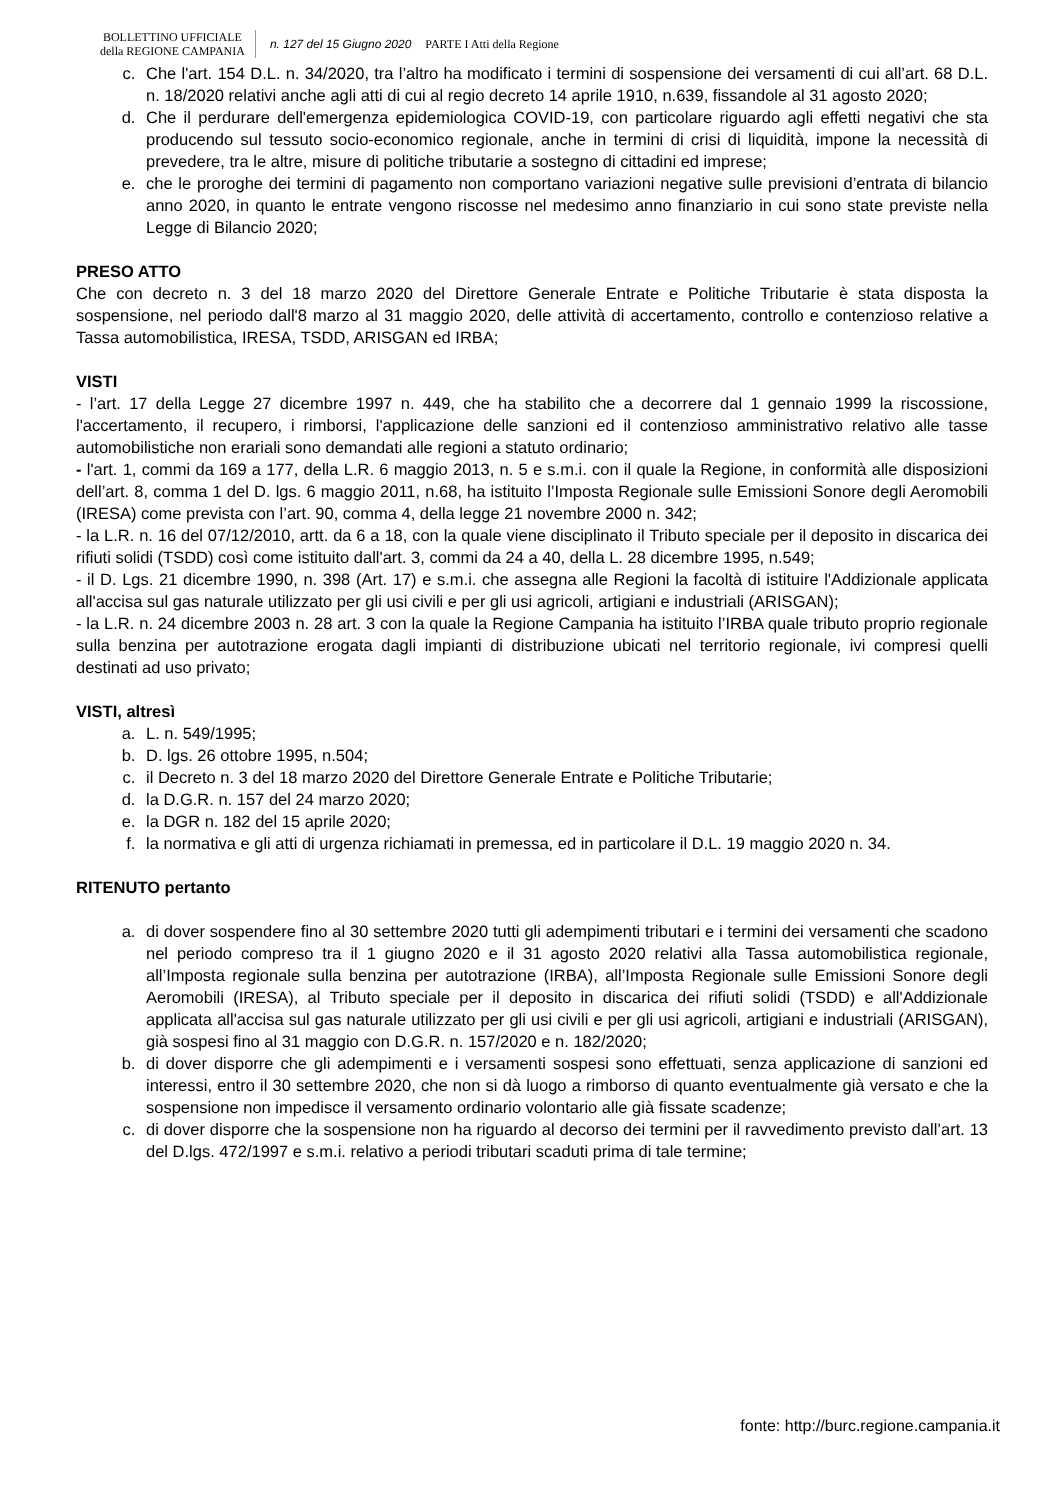BOLLETTINO UFFICIALE
della REGIONE CAMPANIA
n. 127 del 15 Giugno 2020 PARTE I Atti della Regione
c. Che l'art. 154 D.L. n. 34/2020, tra l’altro ha modificato i termini di sospensione dei versamenti di cui all’art. 68 D.L. n. 18/2020 relativi anche agli atti di cui al regio decreto 14 aprile 1910, n.639, fissandole al 31 agosto 2020;
d. Che il perdurare dell'emergenza epidemiologica COVID-19, con particolare riguardo agli effetti negativi che sta producendo sul tessuto socio-economico regionale, anche in termini di crisi di liquidità, impone la necessità di prevedere, tra le altre, misure di politiche tributarie a sostegno di cittadini ed imprese;
e. che le proroghe dei termini di pagamento non comportano variazioni negative sulle previsioni d’entrata di bilancio anno 2020, in quanto le entrate vengono riscosse nel medesimo anno finanziario in cui sono state previste nella Legge di Bilancio 2020;
PRESO ATTO
Che con decreto n. 3 del 18 marzo 2020 del Direttore Generale Entrate e Politiche Tributarie è stata disposta la sospensione, nel periodo dall'8 marzo al 31 maggio 2020, delle attività di accertamento, controllo e contenzioso relative a Tassa automobilistica, IRESA, TSDD, ARISGAN ed IRBA;
VISTI
- l’art. 17 della Legge 27 dicembre 1997 n. 449, che ha stabilito che a decorrere dal 1 gennaio 1999 la riscossione, l'accertamento, il recupero, i rimborsi, l'applicazione delle sanzioni ed il contenzioso amministrativo relativo alle tasse automobilistiche non erariali sono demandati alle regioni a statuto ordinario;
- l'art. 1, commi da 169 a 177, della L.R. 6 maggio 2013, n. 5 e s.m.i. con il quale la Regione, in conformità alle disposizioni dell’art. 8, comma 1 del D. lgs. 6 maggio 2011, n.68, ha istituito l’Imposta Regionale sulle Emissioni Sonore degli Aeromobili (IRESA) come prevista con l’art. 90, comma 4, della legge 21 novembre 2000 n. 342;
- la L.R. n. 16 del 07/12/2010, artt. da 6 a 18, con la quale viene disciplinato il Tributo speciale per il deposito in discarica dei rifiuti solidi (TSDD) così come istituito dall'art. 3, commi da 24 a 40, della L. 28 dicembre 1995, n.549;
- il D. Lgs. 21 dicembre 1990, n. 398 (Art. 17) e s.m.i. che assegna alle Regioni la facoltà di istituire l'Addizionale applicata all'accisa sul gas naturale utilizzato per gli usi civili e per gli usi agricoli, artigiani e industriali (ARISGAN);
- la L.R. n. 24 dicembre 2003 n. 28 art. 3 con la quale la Regione Campania ha istituito l’IRBA quale tributo proprio regionale sulla benzina per autotrazione erogata dagli impianti di distribuzione ubicati nel territorio regionale, ivi compresi quelli destinati ad uso privato;
VISTI, altresì
a. L. n. 549/1995;
b. D. lgs. 26 ottobre 1995, n.504;
c. il Decreto n. 3 del 18 marzo 2020 del Direttore Generale Entrate e Politiche Tributarie;
d. la D.G.R. n. 157 del 24 marzo 2020;
e. la DGR n. 182 del 15 aprile 2020;
f. la normativa e gli atti di urgenza richiamati in premessa, ed in particolare il D.L. 19 maggio 2020 n. 34.
RITENUTO pertanto
a. di dover sospendere fino al 30 settembre 2020 tutti gli adempimenti tributari e i termini dei versamenti che scadono nel periodo compreso tra il 1 giugno 2020 e il 31 agosto 2020 relativi alla Tassa automobilistica regionale, all’Imposta regionale sulla benzina per autotrazione (IRBA), all’Imposta Regionale sulle Emissioni Sonore degli Aeromobili (IRESA), al Tributo speciale per il deposito in discarica dei rifiuti solidi (TSDD) e all'Addizionale applicata all'accisa sul gas naturale utilizzato per gli usi civili e per gli usi agricoli, artigiani e industriali (ARISGAN), già sospesi fino al 31 maggio con D.G.R. n. 157/2020 e n. 182/2020;
b. di dover disporre che gli adempimenti e i versamenti sospesi sono effettuati, senza applicazione di sanzioni ed interessi, entro il 30 settembre 2020, che non si dà luogo a rimborso di quanto eventualmente già versato e che la sospensione non impedisce il versamento ordinario volontario alle già fissate scadenze;
c. di dover disporre che la sospensione non ha riguardo al decorso dei termini per il ravvedimento previsto dall’art. 13 del D.lgs. 472/1997 e s.m.i. relativo a periodi tributari scaduti prima di tale termine;
fonte: http://burc.regione.campania.it